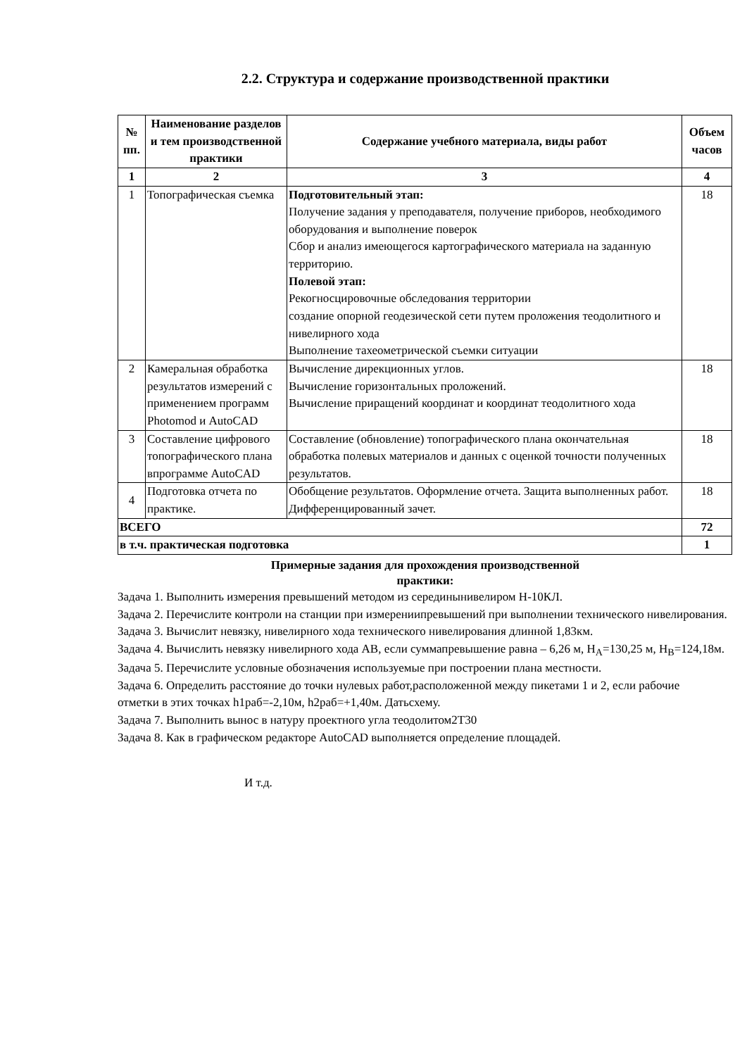2.2. Структура и содержание производственной практики
| № пп. | Наименование разделов и тем производственной практики | Содержание учебного материала, виды работ | Объем часов |
| --- | --- | --- | --- |
| 1 | 2 | 3 | 4 |
| 1 | Топографическая съемка | Подготовительный этап: Получение задания у преподавателя, получение приборов, необходимого оборудования и выполнение поверок Сбор и анализ имеющегося картографического материала на заданную территорию. Полевой этап: Рекогносцировочные обследования территории создание опорной геодезической сети путем проложения теодолитного и нивелирного хода Выполнение тахеометрической съемки ситуации | 18 |
| 2 | Камеральная обработка результатов измерений с применением программ Photomod и AutoCAD | Вычисление дирекционных углов. Вычисление горизонтальных проложений. Вычисление приращений координат и координат теодолитного хода | 18 |
| 3 | Составление цифрового топографического плана впрограмме AutoCAD | Составление (обновление) топографического плана окончательная обработка полевых материалов и данных с оценкой точности полученных результатов. | 18 |
| 4 | Подготовка отчета по практике. | Обобщение результатов. Оформление отчета. Защита выполненных работ. Дифференцированный зачет. | 18 |
| ВСЕГО | | | 72 |
| в т.ч. практическая подготовка | | | 1 |
Примерные задания для прохождения производственной
практики:
Задача 1. Выполнить измерения превышений методом из серединынивелиром Н-10КЛ.
Задача 2. Перечислите контроли на станции при измерениипревышений при выполнении технического нивелирования.
Задача 3. Вычислит невязку, нивелирного хода технического нивелирования длинной 1,83км.
Задача 4. Вычислить невязку нивелирного хода АВ, если суммапревышение равна – 6,26 м, Н<sub>А</sub>=130,25 м, Н<sub>В</sub>=124,18м.
Задача 5. Перечислите условные обозначения используемые при построении плана местности.
Задача 6. Определить расстояние до точки нулевых работ,расположенной между пикетами 1 и 2, если рабочие
отметки в этих точках h1раб=-2,10м, h2раб=+1,40м. Датьсхему.
Задача 7. Выполнить вынос в натуру проектного угла теодолитом2Т30
Задача 8. Как в графическом редакторе AutoCAD выполняется определение площадей.
И т.д.